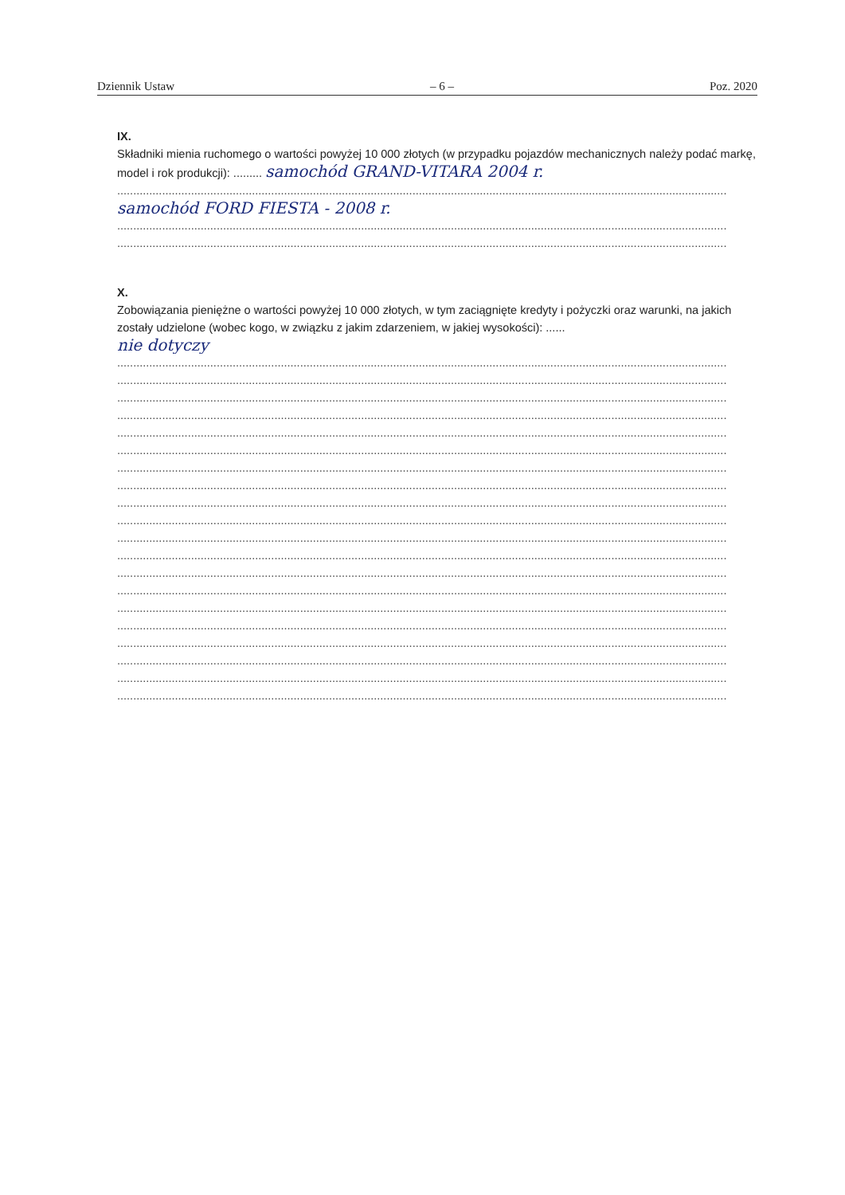Dziennik Ustaw – 6 – Poz. 2020
IX.
Składniki mienia ruchomego o wartości powyżej 10 000 złotych (w przypadku pojazdów mechanicznych należy podać markę, model i rok produkcji): ......... samochód GRAND-VITARA 2004 r.
..............................................................................................................................................................................................
samochód FORD FIESTA - 2008 r.
..............................................................................................................................................................................................
..............................................................................................................................................................................................
X.
Zobowiązania pieniężne o wartości powyżej 10 000 złotych, w tym zaciągnięte kredyty i pożyczki oraz warunki, na jakich zostały udzielone (wobec kogo, w związku z jakim zdarzeniem, w jakiej wysokości): ......
nie dotyczy
..............................................................................................................................................................................................
..............................................................................................................................................................................................
..............................................................................................................................................................................................
..............................................................................................................................................................................................
..............................................................................................................................................................................................
..............................................................................................................................................................................................
..............................................................................................................................................................................................
..............................................................................................................................................................................................
..............................................................................................................................................................................................
..............................................................................................................................................................................................
..............................................................................................................................................................................................
..............................................................................................................................................................................................
..............................................................................................................................................................................................
..............................................................................................................................................................................................
..............................................................................................................................................................................................
..............................................................................................................................................................................................
..............................................................................................................................................................................................
..............................................................................................................................................................................................
..............................................................................................................................................................................................
..............................................................................................................................................................................................